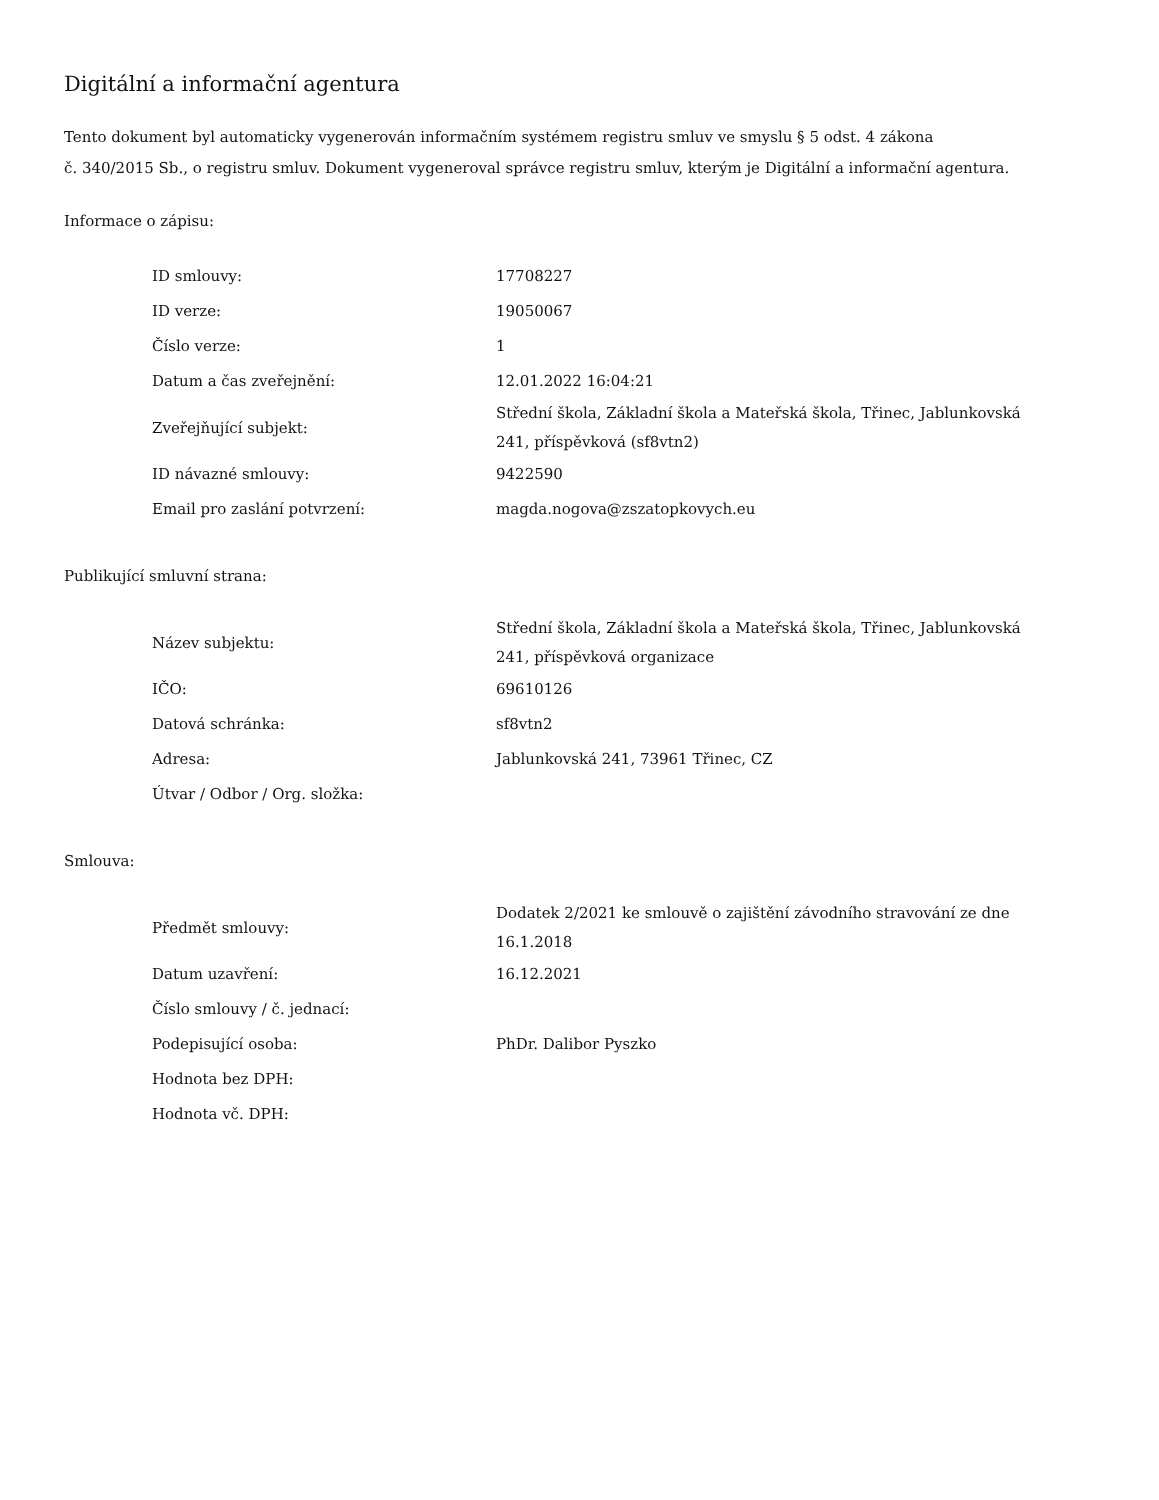Digitální a informační agentura
Tento dokument byl automaticky vygenerován informačním systémem registru smluv ve smyslu § 5 odst. 4 zákona
č. 340/2015 Sb., o registru smluv. Dokument vygeneroval správce registru smluv, kterým je Digitální a informační agentura.
Informace o zápisu:
| ID smlouvy: | 17708227 |
| ID verze: | 19050067 |
| Číslo verze: | 1 |
| Datum a čas zveřejnění: | 12.01.2022 16:04:21 |
| Zveřejňující subjekt: | Střední škola, Základní škola a Mateřská škola, Třinec, Jablunkovská 241, příspěvková (sf8vtn2) |
| ID návazné smlouvy: | 9422590 |
| Email pro zaslání potvrzení: | magda.nogova@zszatopkovych.eu |
Publikující smluvní strana:
| Název subjektu: | Střední škola, Základní škola a Mateřská škola, Třinec, Jablunkovská 241, příspěvková organizace |
| IČO: | 69610126 |
| Datová schránka: | sf8vtn2 |
| Adresa: | Jablunkovská 241, 73961 Třinec, CZ |
| Útvar / Odbor / Org. složka: | |
Smlouva:
| Předmět smlouvy: | Dodatek 2/2021 ke smlouvě o zajištění závodního stravování ze dne 16.1.2018 |
| Datum uzavření: | 16.12.2021 |
| Číslo smlouvy / č. jednací: | |
| Podepisující osoba: | PhDr. Dalibor Pyszko |
| Hodnota bez DPH: | |
| Hodnota vč. DPH: | |